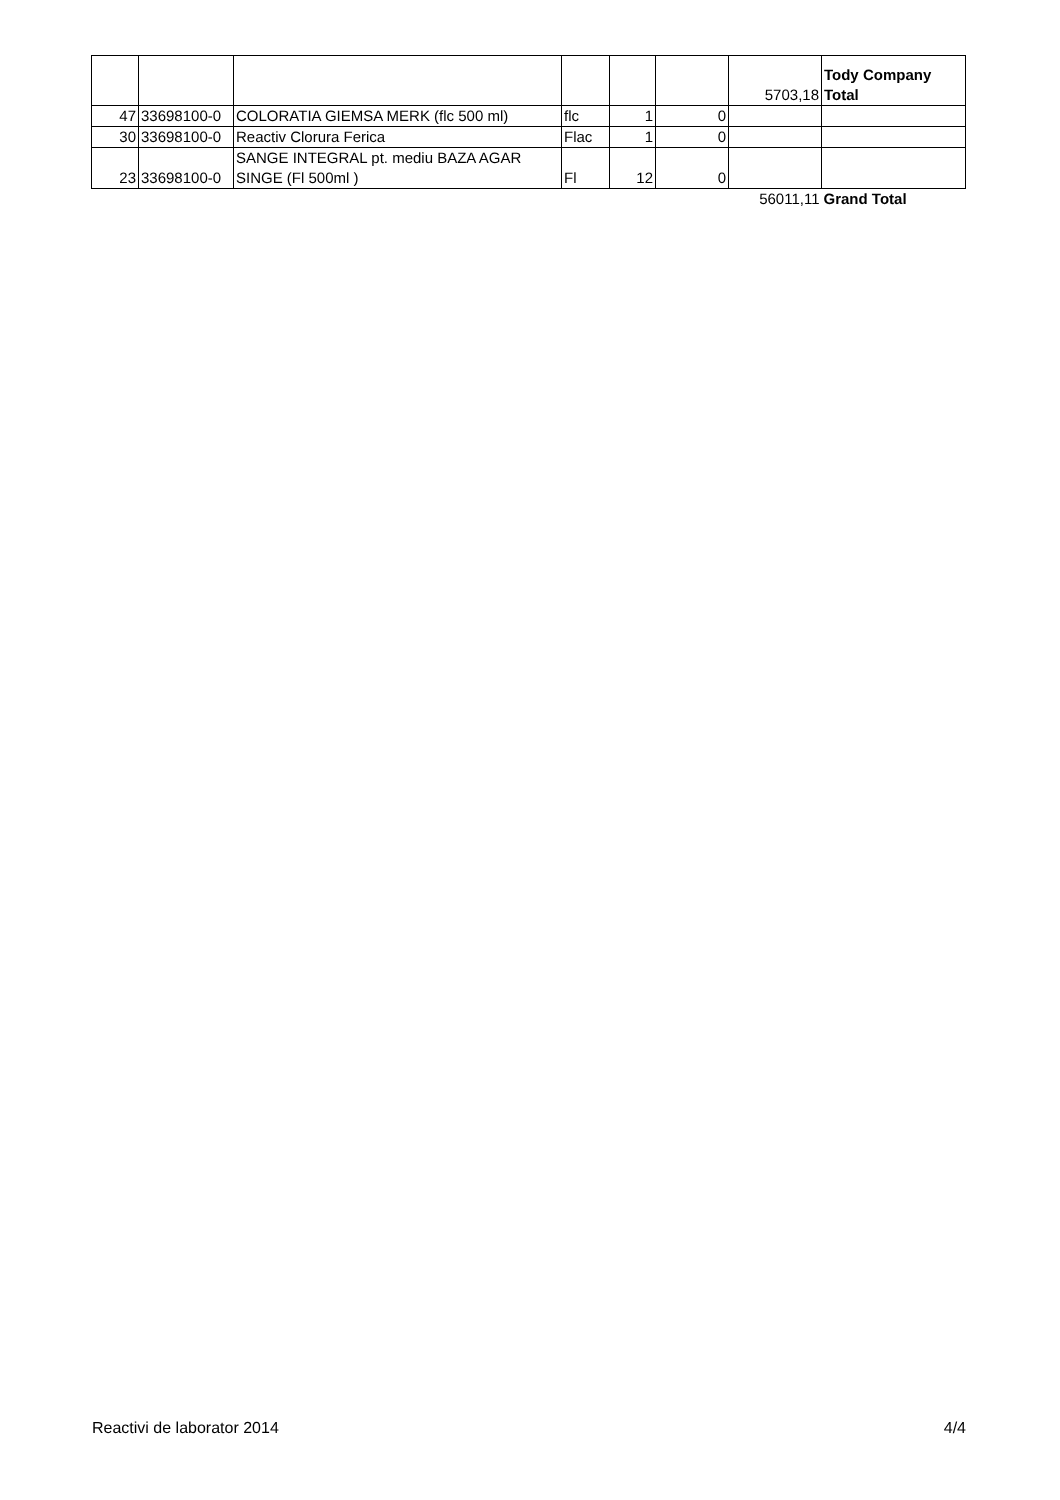| | | | | | | 5703,18 | Tody Company Total |
| 47 | 33698100-0 | COLORATIA GIEMSA MERK (flc 500 ml) | flc | 1 | 0 | | |
| 30 | 33698100-0 | Reactiv Clorura Ferica | Flac | 1 | 0 | | |
| 23 | 33698100-0 | SANGE INTEGRAL pt. mediu BAZA AGAR SINGE (Fl 500ml ) | Fl | 12 | 0 | | |
| | | | | | | 56011,11 | Grand Total |
Reactivi de laborator 2014 4/4